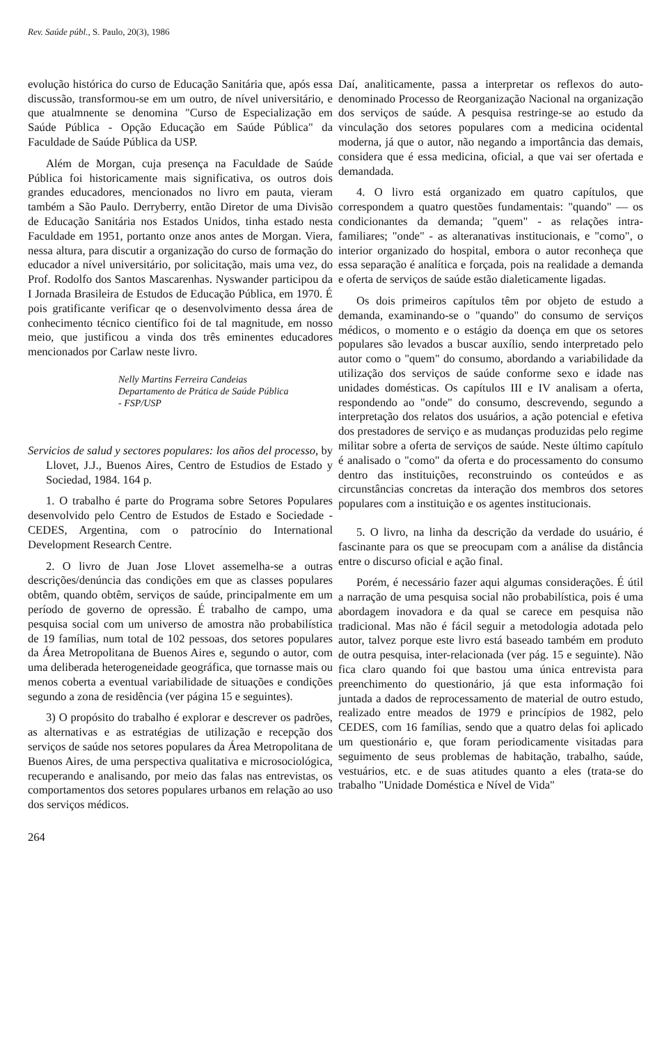Rev. Saúde públ., S. Paulo, 20(3), 1986
evolução histórica do curso de Educação Sanitária que, após essa discussão, transformou-se em um outro, de nível universitário, e que atualmnente se denomina "Curso de Especialização em Saúde Pública - Opção Educação em Saúde Pública" da Faculdade de Saúde Pública da USP.
Além de Morgan, cuja presença na Faculdade de Saúde Pública foi historicamente mais significativa, os outros dois grandes educadores, mencionados no livro em pauta, vieram também a São Paulo. Derryberry, então Diretor de uma Divisão de Educação Sanitária nos Estados Unidos, tinha estado nesta Faculdade em 1951, portanto onze anos antes de Morgan. Viera, nessa altura, para discutir a organização do curso de formação do educador a nível universitário, por solicitação, mais uma vez, do Prof. Rodolfo dos Santos Mascarenhas. Nyswander participou da I Jornada Brasileira de Estudos de Educação Pública, em 1970. É pois gratificante verificar qe o desenvolvimento dessa área de conhecimento técnico científico foi de tal magnitude, em nosso meio, que justificou a vinda dos três eminentes educadores mencionados por Carlaw neste livro.
Nelly Martins Ferreira Candeias
Departamento de Prática de Saúde Pública
- FSP/USP
Servicios de salud y sectores populares: los años del processo, by Llovet, J.J., Buenos Aires, Centro de Estudios de Estado y Sociedad, 1984. 164 p.
1. O trabalho é parte do Programa sobre Setores Populares desenvolvido pelo Centro de Estudos de Estado e Sociedade - CEDES, Argentina, com o patrocínio do International Development Research Centre.
2. O livro de Juan Jose Llovet assemelha-se a outras descrições/denúncia das condições em que as classes populares obtêm, quando obtêm, serviços de saúde, principalmente em um período de governo de opressão. É trabalho de campo, uma pesquisa social com um universo de amostra não probabilística de 19 famílias, num total de 102 pessoas, dos setores populares da Área Metropolitana de Buenos Aires e, segundo o autor, com uma deliberada heterogeneidade geográfica, que tornasse mais ou menos coberta a eventual variabilidade de situações e condições segundo a zona de residência (ver página 15 e seguintes).
3) O propósito do trabalho é explorar e descrever os padrões, as alternativas e as estratégias de utilização e recepção dos serviços de saúde nos setores populares da Área Metropolitana de Buenos Aires, de uma perspectiva qualitativa e microsociológica, recuperando e analisando, por meio das falas nas entrevistas, os comportamentos dos setores populares urbanos em relação ao uso dos serviços médicos.
Daí, analiticamente, passa a interpretar os reflexos do auto-denominado Processo de Reorganização Nacional na organização dos serviços de saúde. A pesquisa restringe-se ao estudo da vinculação dos setores populares com a medicina ocidental moderna, já que o autor, não negando a importância das demais, considera que é essa medicina, oficial, a que vai ser ofertada e demandada.
4. O livro está organizado em quatro capítulos, que correspondem a quatro questões fundamentais: "quando" — os condicionantes da demanda; "quem" - as relações intra-familiares; "onde" - as alteranativas institucionais, e "como", o interior organizado do hospital, embora o autor reconheça que essa separação é analítica e forçada, pois na realidade a demanda e oferta de serviços de saúde estão dialeticamente ligadas.
Os dois primeiros capítulos têm por objeto de estudo a demanda, examinando-se o "quando" do consumo de serviços médicos, o momento e o estágio da doença em que os setores populares são levados a buscar auxílio, sendo interpretado pelo autor como o "quem" do consumo, abordando a variabilidade da utilização dos serviços de saúde conforme sexo e idade nas unidades domésticas. Os capítulos III e IV analisam a oferta, respondendo ao "onde" do consumo, descrevendo, segundo a interpretação dos relatos dos usuários, a ação potencial e efetiva dos prestadores de serviço e as mudanças produzidas pelo regime militar sobre a oferta de serviços de saúde. Neste último capítulo é analisado o "como" da oferta e do processamento do consumo dentro das instituições, reconstruindo os conteúdos e as circunstâncias concretas da interação dos membros dos setores populares com a instituição e os agentes institucionais.
5. O livro, na linha da descrição da verdade do usuário, é fascinante para os que se preocupam com a análise da distância entre o discurso oficial e ação final.
Porém, é necessário fazer aqui algumas considerações. É útil a narração de uma pesquisa social não probabilística, pois é uma abordagem inovadora e da qual se carece em pesquisa não tradicional. Mas não é fácil seguir a metodologia adotada pelo autor, talvez porque este livro está baseado também em produto de outra pesquisa, inter-relacionada (ver pág. 15 e seguinte). Não fica claro quando foi que bastou uma única entrevista para preenchimento do questionário, já que esta informação foi juntada a dados de reprocessamento de material de outro estudo, realizado entre meados de 1979 e princípios de 1982, pelo CEDES, com 16 famílias, sendo que a quatro delas foi aplicado um questionário e, que foram periodicamente visitadas para seguimento de seus problemas de habitação, trabalho, saúde, vestuários, etc. e de suas atitudes quanto a eles (trata-se do trabalho "Unidade Doméstica e Nível de Vida"
264